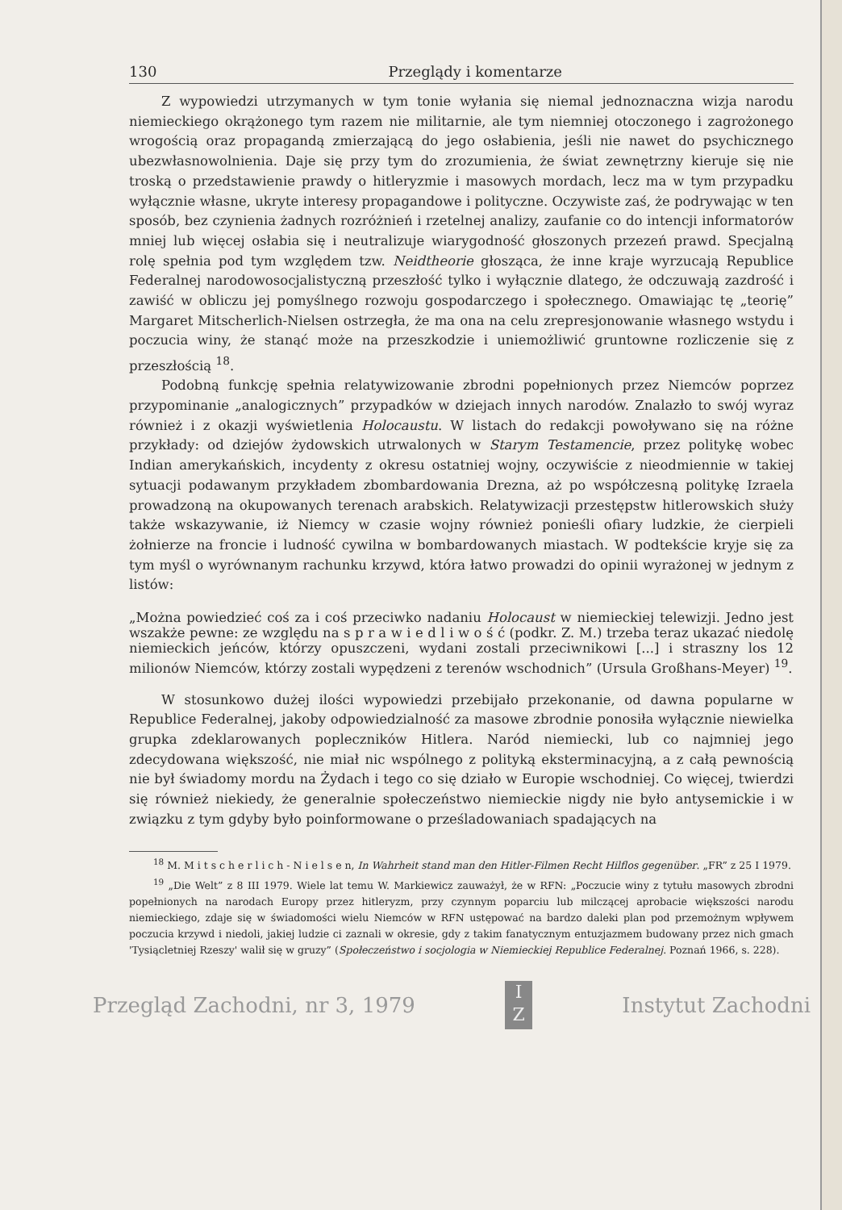130 Przeglądy i komentarze
Z wypowiedzi utrzymanych w tym tonie wyłania się niemal jednoznaczna wizja narodu niemieckiego okrążonego tym razem nie militarnie, ale tym niemniej otoczonego i zagrożonego wrogością oraz propagandą zmierzającą do jego osłabienia, jeśli nie nawet do psychicznego ubezwłasnowolnienia. Daje się przy tym do zrozumienia, że świat zewnętrzny kieruje się nie troską o przedstawienie prawdy o hitleryzmie i masowych mordach, lecz ma w tym przypadku wyłącznie własne, ukryte interesy propagandowe i polityczne. Oczywiste zaś, że podrywając w ten sposób, bez czynienia żadnych rozróżnień i rzetelnej analizy, zaufanie co do intencji informatorów mniej lub więcej osłabia się i neutralizuje wiarygodność głoszonych przezeń prawd. Specjalną rolę spełnia pod tym względem tzw. Neidtheorie głosząca, że inne kraje wyrzucają Republice Federalnej narodowosocjalistyczną przeszłość tylko i wyłącznie dlatego, że odczuwają zazdrość i zawiść w obliczu jej pomyślnego rozwoju gospodarczego i społecznego. Omawiając tę „teorię” Margaret Mitscherlich-Nielsen ostrzegła, że ma ona na celu zrepresjonowanie własnego wstydu i poczucia winy, że stanąć może na przeszkodzie i uniemożliwić gruntowne rozliczenie się z przeszłością <sup>18</sup>.
Podobną funkcję spełnia relatywizowanie zbrodni popełnionych przez Niemców poprzez przypominanie „analogicznych” przypadków w dziejach innych narodów. Znalazło to swój wyraz również i z okazji wyświetlenia Holocaustu. W listach do redakcji powoływano się na różne przykłady: od dziejów żydowskich utrwalonych w Starym Testamencie, przez politykę wobec Indian amerykańskich, incydenty z okresu ostatniej wojny, oczywiście z nieodmiennie w takiej sytuacji podawanym przykładem zbombardowania Drezna, aż po współczesną politykę Izraela prowadzoną na okupowanych terenach arabskich. Relatywizacji przestępstw hitlerowskich służy także wskazywanie, iż Niemcy w czasie wojny również ponieśli ofiary ludzkie, że cierpieli żołnierze na froncie i ludność cywilna w bombardowanych miastach. W podtekście kryje się za tym myśl o wyrównanym rachunku krzywd, która łatwo prowadzi do opinii wyrażonej w jednym z listów:
„Można powiedzieć coś za i coś przeciwko nadaniu Holocaust w niemieckiej telewizji. Jedno jest wszakże pewne: ze względu na s p r a w i e d l i w o ś ć (podkr. Z. M.) trzeba teraz ukazać niedolę niemieckich jeńców, którzy opuszczeni, wydani zostali przeciwnikowi [...] i straszny los 12 milionów Niemców, którzy zostali wypędzeni z terenów wschodnich” (Ursula Großhans-Meyer) <sup>19</sup>.
W stosunkowo dużej ilości wypowiedzi przebijało przekonanie, od dawna popularne w Republice Federalnej, jakoby odpowiedzialność za masowe zbrodnie ponosiła wyłącznie niewielka grupka zdeklarowanych popleczników Hitlera. Naród niemiecki, lub co najmniej jego zdecydowana większość, nie miał nic wspólnego z polityką eksterminacyjną, a z całą pewnością nie był świadomy mordu na Żydach i tego co się działo w Europie wschodniej. Co więcej, twierdzi się również niekiedy, że generalnie społeczeństwo niemieckie nigdy nie było antysemickie i w związku z tym gdyby było poinformowane o prześladowaniach spadających na
<sup>18</sup> M. M i t s c h e r l i c h - N i e l s e n, In Wahrheit stand man den Hitler-Filmen Recht Hilflos gegenüber. „FR” z 25 I 1979.
<sup>19</sup> „Die Welt” z 8 III 1979. Wiele lat temu W. Markiewicz zauważył, że w RFN: „Poczucie winy z tytułu masowych zbrodni popełnionych na narodach Europy przez hitleryzm, przy czynnym poparciu lub milczącej aprobacie większości narodu niemieckiego, zdaje się w świadomości wielu Niemców w RFN ustępować na bardzo daleki plan pod przemożnym wpływem poczucia krzywd i niedoli, jakiej ludzie ci zaznali w okresie, gdy z takim fanatycznym entuzjazmem budowany przez nich gmach 'Tysiącletniej Rzeszy' walił się w gruzy” (Społeczeństwo i socjologia w Niemieckiej Republice Federalnej. Poznań 1966, s. 228).
Przegląd Zachodni, nr 3, 1979 I
Z Instytut Zachodni